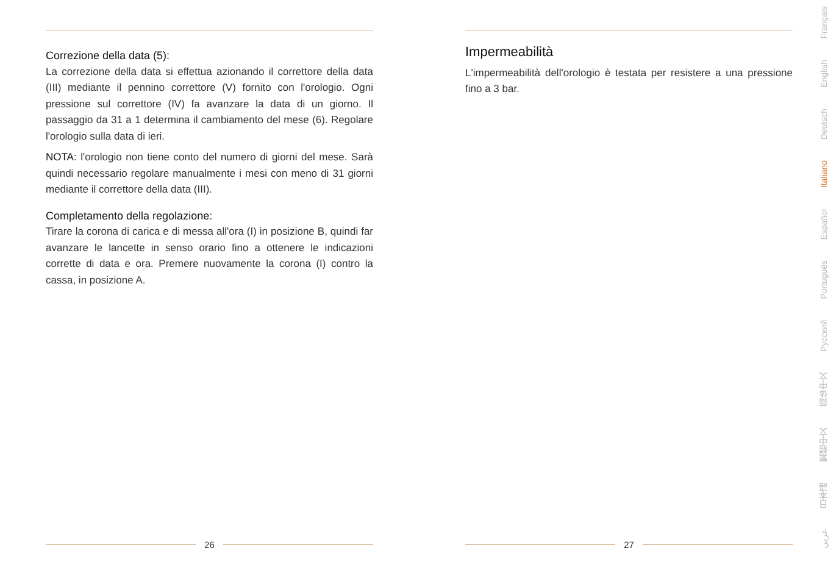Correzione della data (5):
La correzione della data si effettua azionando il correttore della data (III) mediante il pennino correttore (V) fornito con l'orologio. Ogni pressione sul correttore (IV) fa avanzare la data di un giorno. Il passaggio da 31 a 1 determina il cambiamento del mese (6). Regolare l'orologio sulla data di ieri.
NOTA: l'orologio non tiene conto del numero di giorni del mese. Sarà quindi necessario regolare manualmente i mesi con meno di 31 giorni mediante il correttore della data (III).
Completamento della regolazione:
Tirare la corona di carica e di messa all'ora (I) in posizione B, quindi far avanzare le lancette in senso orario fino a ottenere le indicazioni corrette di data e ora. Premere nuovamente la corona (I) contro la cassa, in posizione A.
26
Impermeabilità
L'impermeabilità dell'orologio è testata per resistere a una pressione fino a 3 bar.
27
Français
English
Deutsch
Italiano
Español
Português
Русский
简体中文
繁體中文
日本語
عربي